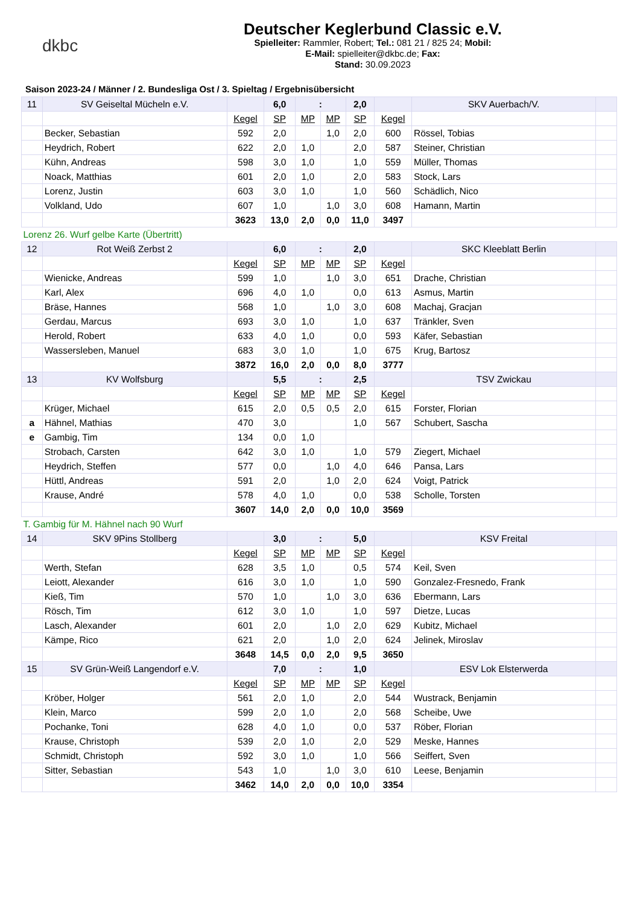dkbc
Deutscher Keglerbund Classic e.V.
Spielleiter: Rammler, Robert; Tel.: 081 21 / 825 24; Mobil:
E-Mail: spielleiter@dkbc.de; Fax:
Stand: 30.09.2023
Saison 2023-24 / Männer / 2. Bundesliga Ost / 3. Spieltag / Ergebnisübersicht
| 11 | SV Geiseltal Mücheln e.V. | | 6,0 | : | | 2,0 | | SKV Auerbach/V. | |
| | | Kegel | SP | MP | MP | SP | Kegel | | |
| | Becker, Sebastian | 592 | 2,0 | | 1,0 | 2,0 | 600 | Rössel, Tobias | |
| | Heydrich, Robert | 622 | 2,0 | 1,0 | | 2,0 | 587 | Steiner, Christian | |
| | Kühn, Andreas | 598 | 3,0 | 1,0 | | 1,0 | 559 | Müller, Thomas | |
| | Noack, Matthias | 601 | 2,0 | 1,0 | | 2,0 | 583 | Stock, Lars | |
| | Lorenz, Justin | 603 | 3,0 | 1,0 | | 1,0 | 560 | Schädlich, Nico | |
| | Volkland, Udo | 607 | 1,0 | | 1,0 | 3,0 | 608 | Hamann, Martin | |
| | | 3623 | 13,0 | 2,0 | 0,0 | 11,0 | 3497 | | |
| Lorenz 26. Wurf gelbe Karte (Übertritt) | | | | | | | | | |
| 12 | Rot Weiß Zerbst 2 | | 6,0 | : | | 2,0 | | SKC Kleeblatt Berlin | |
| | | Kegel | SP | MP | MP | SP | Kegel | | |
| | Wienicke, Andreas | 599 | 1,0 | | 1,0 | 3,0 | 651 | Drache, Christian | |
| | Karl, Alex | 696 | 4,0 | 1,0 | | 0,0 | 613 | Asmus, Martin | |
| | Bräse, Hannes | 568 | 1,0 | | 1,0 | 3,0 | 608 | Machaj, Gracjan | |
| | Gerdau, Marcus | 693 | 3,0 | 1,0 | | 1,0 | 637 | Tränkler, Sven | |
| | Herold, Robert | 633 | 4,0 | 1,0 | | 0,0 | 593 | Käfer, Sebastian | |
| | Wassersleben, Manuel | 683 | 3,0 | 1,0 | | 1,0 | 675 | Krug, Bartosz | |
| | | 3872 | 16,0 | 2,0 | 0,0 | 8,0 | 3777 | | |
| 13 | KV Wolfsburg | | 5,5 | : | | 2,5 | | TSV Zwickau | |
| | | Kegel | SP | MP | MP | SP | Kegel | | |
| | Krüger, Michael | 615 | 2,0 | 0,5 | 0,5 | 2,0 | 615 | Forster, Florian | |
| a | Hähnel, Mathias | 470 | 3,0 | | | 1,0 | 567 | Schubert, Sascha | |
| e | Gambig, Tim | 134 | 0,0 | 1,0 | | | | | |
| | Strobach, Carsten | 642 | 3,0 | 1,0 | | 1,0 | 579 | Ziegert, Michael | |
| | Heydrich, Steffen | 577 | 0,0 | | 1,0 | 4,0 | 646 | Pansa, Lars | |
| | Hüttl, Andreas | 591 | 2,0 | | 1,0 | 2,0 | 624 | Voigt, Patrick | |
| | Krause, André | 578 | 4,0 | 1,0 | | 0,0 | 538 | Scholle, Torsten | |
| | | 3607 | 14,0 | 2,0 | 0,0 | 10,0 | 3569 | | |
| T. Gambig für M. Hähnel nach 90 Wurf | | | | | | | | | |
| 14 | SKV 9Pins Stollberg | | 3,0 | : | | 5,0 | | KSV Freital | |
| | | Kegel | SP | MP | MP | SP | Kegel | | |
| | Werth, Stefan | 628 | 3,5 | 1,0 | | 0,5 | 574 | Keil, Sven | |
| | Leiott, Alexander | 616 | 3,0 | 1,0 | | 1,0 | 590 | Gonzalez-Fresnedo, Frank | |
| | Kieß, Tim | 570 | 1,0 | | 1,0 | 3,0 | 636 | Ebermann, Lars | |
| | Rösch, Tim | 612 | 3,0 | 1,0 | | 1,0 | 597 | Dietze, Lucas | |
| | Lasch, Alexander | 601 | 2,0 | | 1,0 | 2,0 | 629 | Kubitz, Michael | |
| | Kämpe, Rico | 621 | 2,0 | | 1,0 | 2,0 | 624 | Jelinek, Miroslav | |
| | | 3648 | 14,5 | 0,0 | 2,0 | 9,5 | 3650 | | |
| 15 | SV Grün-Weiß Langendorf e.V. | | 7,0 | : | | 1,0 | | ESV Lok Elsterwerda | |
| | | Kegel | SP | MP | MP | SP | Kegel | | |
| | Kröber, Holger | 561 | 2,0 | 1,0 | | 2,0 | 544 | Wustrack, Benjamin | |
| | Klein, Marco | 599 | 2,0 | 1,0 | | 2,0 | 568 | Scheibe, Uwe | |
| | Pochanke, Toni | 628 | 4,0 | 1,0 | | 0,0 | 537 | Röber, Florian | |
| | Krause, Christoph | 539 | 2,0 | 1,0 | | 2,0 | 529 | Meske, Hannes | |
| | Schmidt, Christoph | 592 | 3,0 | 1,0 | | 1,0 | 566 | Seiffert, Sven | |
| | Sitter, Sebastian | 543 | 1,0 | | 1,0 | 3,0 | 610 | Leese, Benjamin | |
| | | 3462 | 14,0 | 2,0 | 0,0 | 10,0 | 3354 | | |